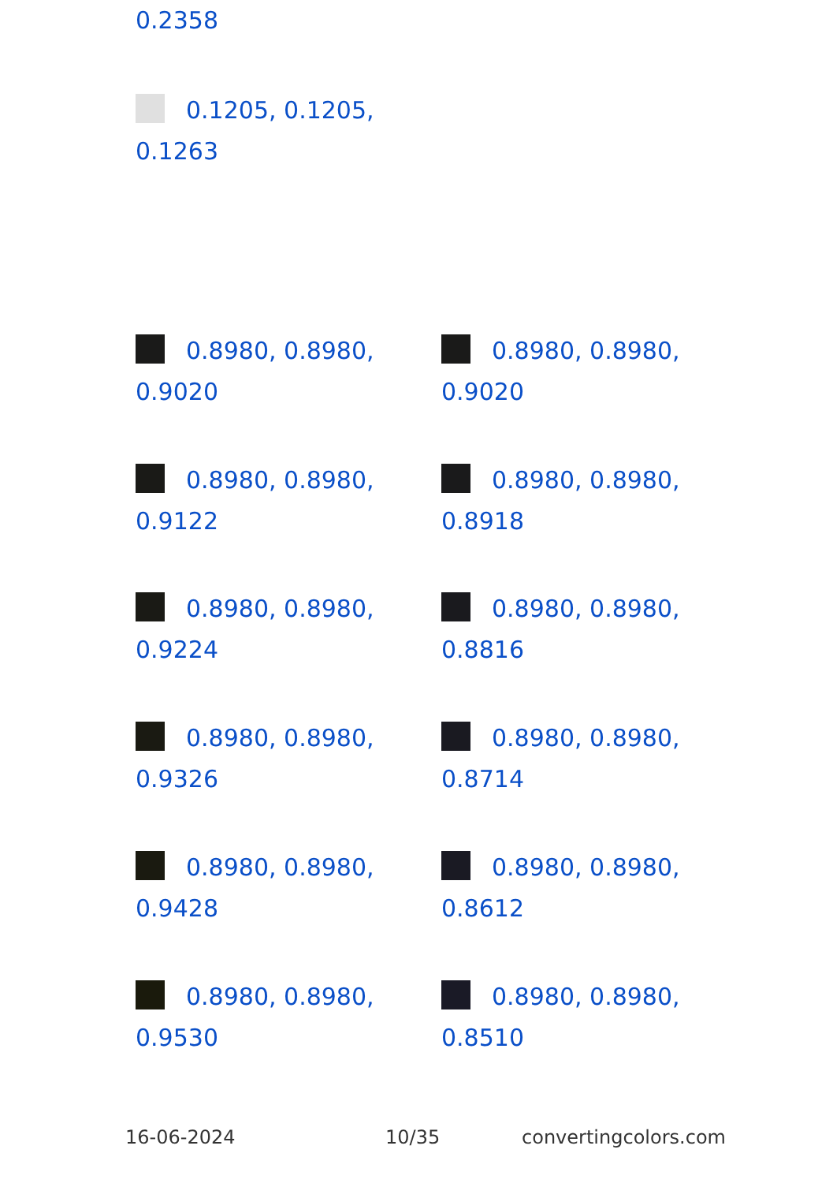0.2358
0.1205, 0.1205, 0.1263
0.8980, 0.8980, 0.9020
0.8980, 0.8980, 0.9020
0.8980, 0.8980, 0.9122
0.8980, 0.8980, 0.8918
0.8980, 0.8980, 0.9224
0.8980, 0.8980, 0.8816
0.8980, 0.8980, 0.9326
0.8980, 0.8980, 0.8714
0.8980, 0.8980, 0.9428
0.8980, 0.8980, 0.8612
0.8980, 0.8980, 0.9530
0.8980, 0.8980, 0.8510
16-06-2024 10/35 convertingcolors.com